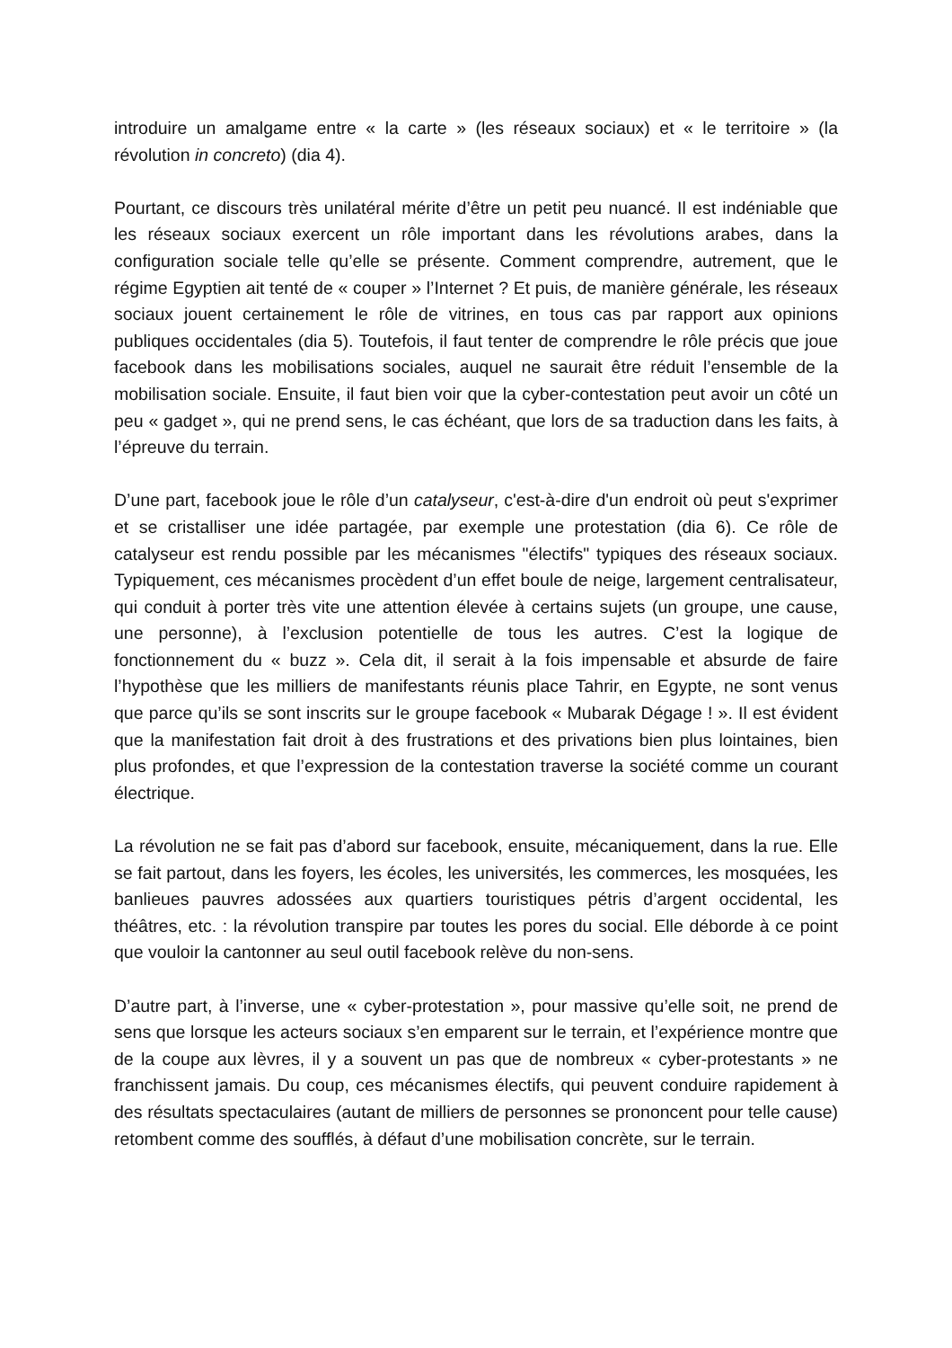introduire un amalgame entre « la carte » (les réseaux sociaux) et « le territoire » (la révolution in concreto) (dia 4).
Pourtant, ce discours très unilatéral mérite d’être un petit peu nuancé. Il est indéniable que les réseaux sociaux exercent un rôle important dans les révolutions arabes, dans la configuration sociale telle qu’elle se présente. Comment comprendre, autrement, que le régime Egyptien ait tenté de « couper » l’Internet ? Et puis, de manière générale, les réseaux sociaux jouent certainement le rôle de vitrines, en tous cas par rapport aux opinions publiques occidentales (dia 5). Toutefois, il faut tenter de comprendre le rôle précis que joue facebook dans les mobilisations sociales, auquel ne saurait être réduit l’ensemble de la mobilisation sociale. Ensuite, il faut bien voir que la cyber-contestation peut avoir un côté un peu « gadget », qui ne prend sens, le cas échéant, que lors de sa traduction dans les faits, à l’épreuve du terrain.
D’une part, facebook joue le rôle d’un catalyseur, c'est-à-dire d'un endroit où peut s'exprimer et se cristalliser une idée partagée, par exemple une protestation (dia 6). Ce rôle de catalyseur est rendu possible par les mécanismes "électifs" typiques des réseaux sociaux. Typiquement, ces mécanismes procèdent d’un effet boule de neige, largement centralisateur, qui conduit à porter très vite une attention élevée à certains sujets (un groupe, une cause, une personne), à l’exclusion potentielle de tous les autres. C’est la logique de fonctionnement du « buzz ». Cela dit, il serait à la fois impensable et absurde de faire l’hypothèse que les milliers de manifestants réunis place Tahrir, en Egypte, ne sont venus que parce qu’ils se sont inscrits sur le groupe facebook « Mubarak Dégage ! ». Il est évident que la manifestation fait droit à des frustrations et des privations bien plus lointaines, bien plus profondes, et que l’expression de la contestation traverse la société comme un courant électrique.
La révolution ne se fait pas d’abord sur facebook, ensuite, mécaniquement, dans la rue. Elle se fait partout, dans les foyers, les écoles, les universités, les commerces, les mosquées, les banlieues pauvres adossées aux quartiers touristiques pétris d’argent occidental, les théâtres, etc. : la révolution transpire par toutes les pores du social. Elle déborde à ce point que vouloir la cantonner au seul outil facebook relève du non-sens.
D’autre part, à l’inverse, une « cyber-protestation », pour massive qu’elle soit, ne prend de sens que lorsque les acteurs sociaux s’en emparent sur le terrain, et l’expérience montre que de la coupe aux lèvres, il y a souvent un pas que de nombreux « cyber-protestants » ne franchissent jamais. Du coup, ces mécanismes électifs, qui peuvent conduire rapidement à des résultats spectaculaires (autant de milliers de personnes se prononcent pour telle cause) retombent comme des soufflés, à défaut d’une mobilisation concrète, sur le terrain.